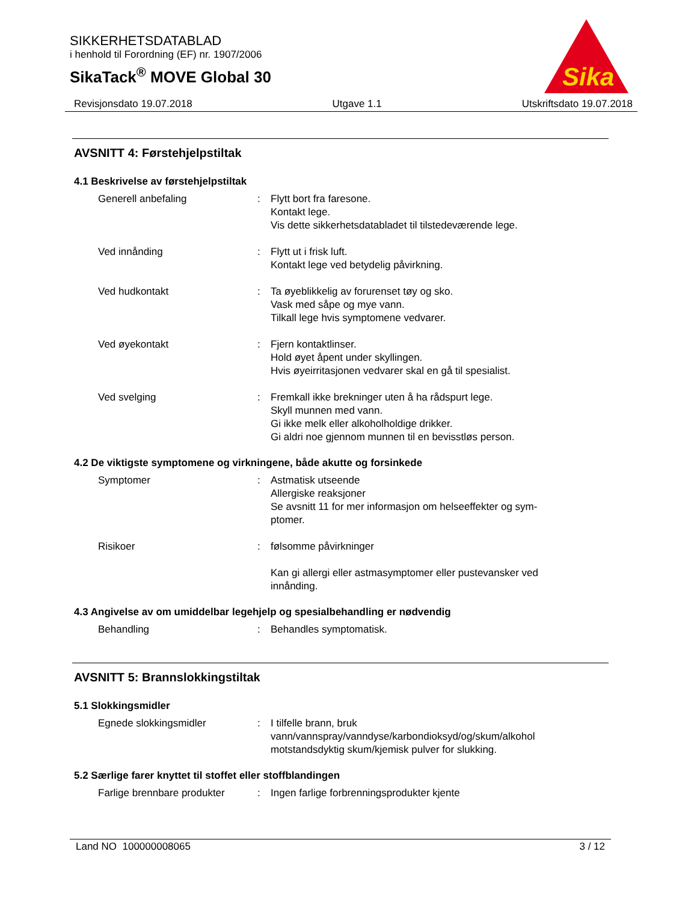SIKKERHETSDATABLAD
i henhold til Forordning (EF) nr. 1907/2006
SikaTack<sup>®</sup> MOVE Global 30
Sika
Revisjonsdato 19.07.2018 Utgave 1.1 Utskriftsdato 19.07.2018
AVSNITT 4: Førstehjelpstiltak
4.1 Beskrivelse av førstehjelpstiltak
Generell anbefaling : Flytt bort fra faresone.
Kontakt lege.
Vis dette sikkerhetsdatabladet til tilstedeværende lege.
Ved innånding : Flytt ut i frisk luft.
Kontakt lege ved betydelig påvirkning.
Ved hudkontakt : Ta øyeblikkelig av forurenset tøy og sko.
Vask med såpe og mye vann.
Tilkall lege hvis symptomene vedvarer.
Ved øyekontakt : Fjern kontaktlinser.
Hold øyet åpent under skyllingen.
Hvis øyeirritasjonen vedvarer skal en gå til spesialist.
Ved svelging : Fremkall ikke brekninger uten å ha rådspurt lege.
Skyll munnen med vann.
Gi ikke melk eller alkoholholdige drikker.
Gi aldri noe gjennom munnen til en bevisstløs person.
4.2 De viktigste symptomene og virkningene, både akutte og forsinkede
Symptomer : Astmatisk utseende
Allergiske reaksjoner
Se avsnitt 11 for mer informasjon om helseeffekter og sym-
ptomer.
Risikoer : følsomme påvirkninger
Kan gi allergi eller astmasymptomer eller pustevansker ved innånding.
4.3 Angivelse av om umiddelbar legehjelp og spesialbehandling er nødvendig
Behandling : Behandles symptomatisk.
AVSNITT 5: Brannslokkingstiltak
5.1 Slokkingsmidler
Egnede slokkingsmidler : I tilfelle brann, bruk vann/vannspray/vanndyse/karbondioksyd/og/skum/alkohol motstandsdyktig skum/kjemisk pulver for slukking.
5.2 Særlige farer knyttet til stoffet eller stoffblandingen
Farlige brennbare produkter
: Ingen farlige forbrenningsprodukter kjente
Land NO 100000008065 3 / 12